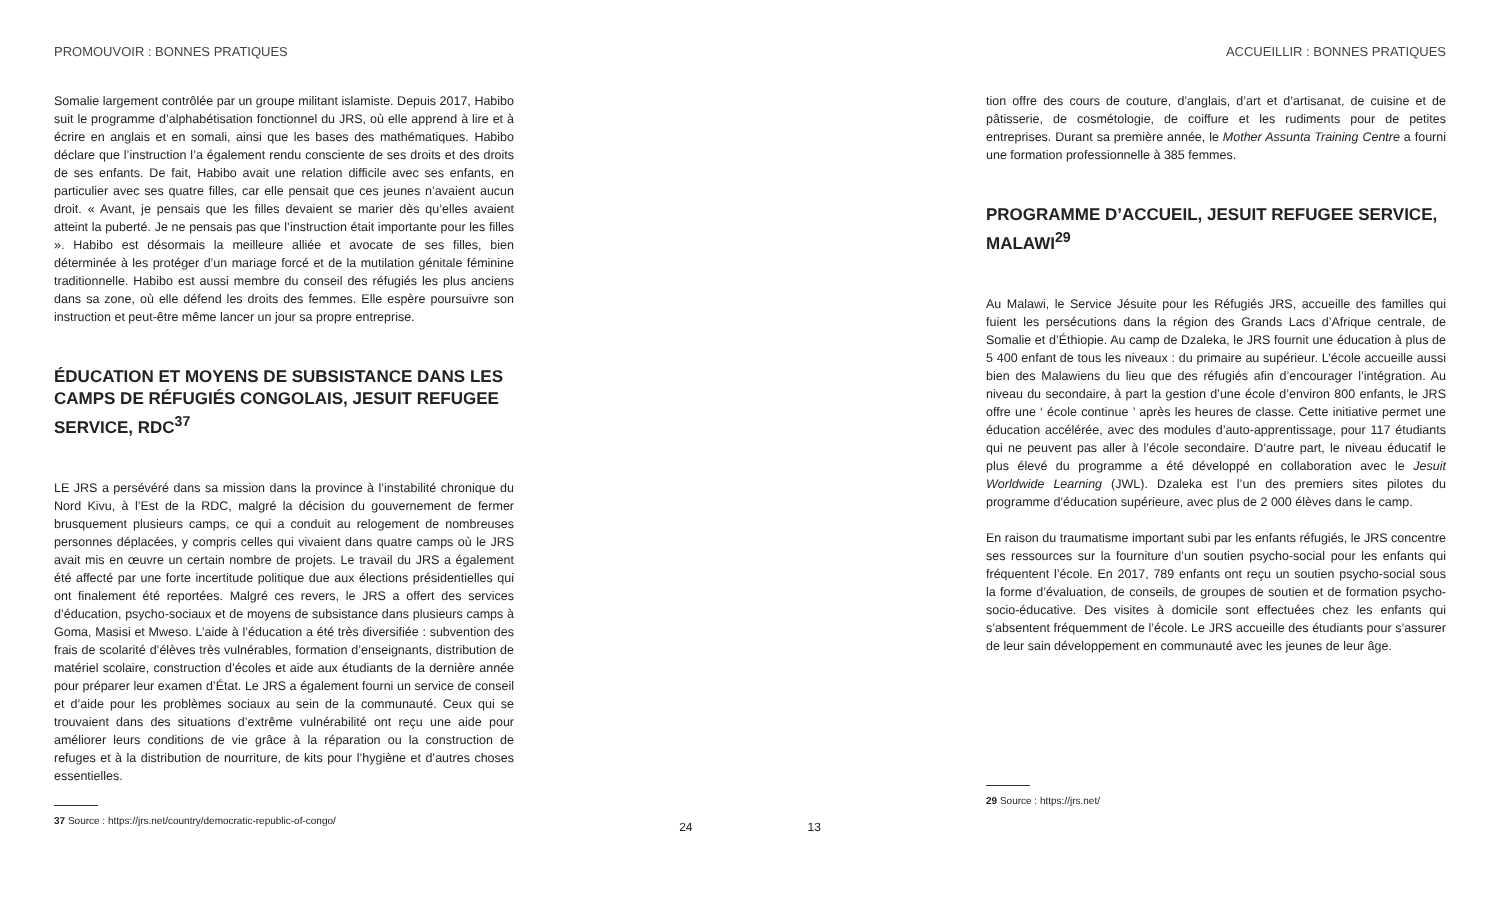PROMOUVOIR : BONNES PRATIQUES
Somalie largement contrôlée par un groupe militant islamiste. Depuis 2017, Habibo suit le programme d’alphabétisation fonctionnel du JRS, où elle apprend à lire et à écrire en anglais et en somali, ainsi que les bases des mathématiques. Habibo déclare que l’instruction l’a également rendu consciente de ses droits et des droits de ses enfants. De fait, Habibo avait une relation difficile avec ses enfants, en particulier avec ses quatre filles, car elle pensait que ces jeunes n’avaient aucun droit. « Avant, je pensais que les filles devaient se marier dès qu’elles avaient atteint la puberté. Je ne pensais pas que l’instruction était importante pour les filles ». Habibo est désormais la meilleure alliée et avocate de ses filles, bien déterminée à les protéger d’un mariage forcé et de la mutilation génitale féminine traditionnelle. Habibo est aussi membre du conseil des réfugiés les plus anciens dans sa zone, où elle défend les droits des femmes. Elle espère poursuivre son instruction et peut-être même lancer un jour sa propre entreprise.
ÉDUCATION ET MOYENS DE SUBSISTANCE DANS LES CAMPS DE RÉFUGIÉS CONGOLAIS, JESUIT REFUGEE SERVICE, RDC<sup>37</sup>
LE JRS a persévéré dans sa mission dans la province à l’instabilité chronique du Nord Kivu, à l’Est de la RDC, malgré la décision du gouvernement de fermer brusquement plusieurs camps, ce qui a conduit au relogement de nombreuses personnes déplacées, y compris celles qui vivaient dans quatre camps où le JRS avait mis en œuvre un certain nombre de projets. Le travail du JRS a également été affecté par une forte incertitude politique due aux élections présidentielles qui ont finalement été reportées. Malgré ces revers, le JRS a offert des services d’éducation, psycho-sociaux et de moyens de subsistance dans plusieurs camps à Goma, Masisi et Mweso. L’aide à l’éducation a été très diversifiée : subvention des frais de scolarité d’élèves très vulnérables, formation d’enseignants, distribution de matériel scolaire, construction d’écoles et aide aux étudiants de la dernière année pour préparer leur examen d’État. Le JRS a également fourni un service de conseil et d’aide pour les problèmes sociaux au sein de la communauté. Ceux qui se trouvaient dans des situations d’extrême vulnérabilité ont reçu une aide pour améliorer leurs conditions de vie grâce à la réparation ou la construction de refuges et à la distribution de nourriture, de kits pour l’hygiène et d’autres choses essentielles.
37 Source : https://jrs.net/country/democratic-republic-of-congo/
ACCUEILLIR : BONNES PRATIQUES
tion offre des cours de couture, d’anglais, d’art et d’artisanat, de cuisine et de pâtisserie, de cosmétologie, de coiffure et les rudiments pour de petites entreprises. Durant sa première année, le Mother Assunta Training Centre a fourni une formation professionnelle à 385 femmes.
PROGRAMME D’ACCUEIL, JESUIT REFUGEE SERVICE, MALAWI<sup>29</sup>
Au Malawi, le Service Jésuite pour les Réfugiés JRS, accueille des familles qui fuient les persécutions dans la région des Grands Lacs d’Afrique centrale, de Somalie et d’Éthiopie. Au camp de Dzaleka, le JRS fournit une éducation à plus de 5 400 enfant de tous les niveaux : du primaire au supérieur. L’école accueille aussi bien des Malawiens du lieu que des réfugiés afin d’encourager l’intégration. Au niveau du secondaire, à part la gestion d’une école d’environ 800 enfants, le JRS offre une ‘ école continue ’ après les heures de classe. Cette initiative permet une éducation accélérée, avec des modules d’auto-apprentissage, pour 117 étudiants qui ne peuvent pas aller à l’école secondaire. D’autre part, le niveau éducatif le plus élevé du programme a été développé en collaboration avec le Jesuit Worldwide Learning (JWL). Dzaleka est l’un des premiers sites pilotes du programme d’éducation supérieure, avec plus de 2 000 élèves dans le camp.
En raison du traumatisme important subi par les enfants réfugiés, le JRS concentre ses ressources sur la fourniture d’un soutien psycho-social pour les enfants qui fréquentent l’école. En 2017, 789 enfants ont reçu un soutien psycho-social sous la forme d’évaluation, de conseils, de groupes de soutien et de formation psycho-socio-éducative. Des visites à domicile sont effectuées chez les enfants qui s’absentent fréquemment de l’école. Le JRS accueille des étudiants pour s’assurer de leur sain développement en communauté avec les jeunes de leur âge.
29 Source : https://jrs.net/
24 13